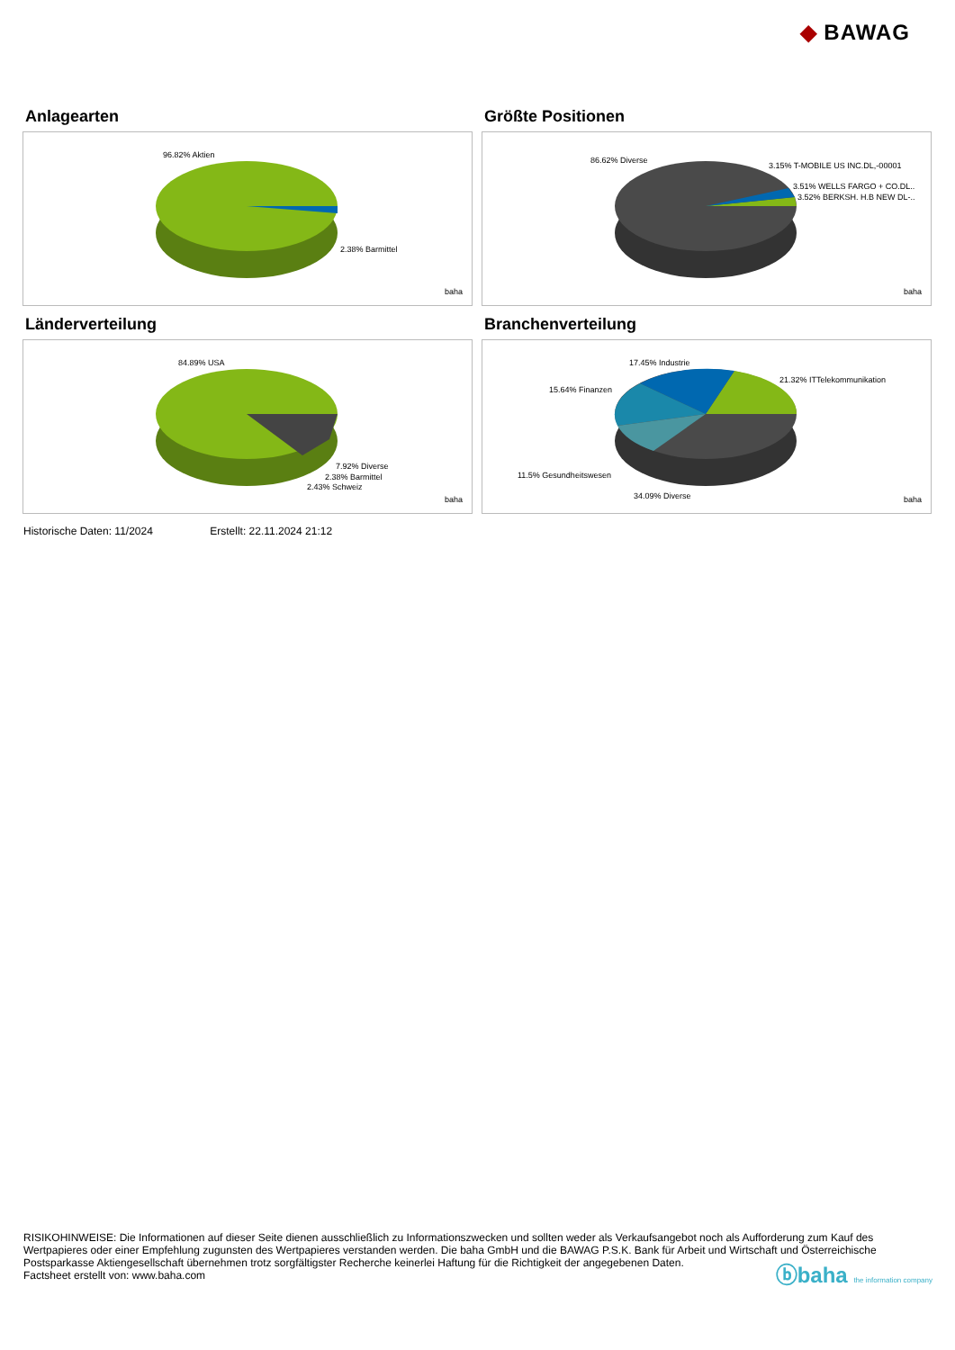◆ BAWAG
Anlagearten
96.82% Aktien
2.38% Barmittel
baha
Größte Positionen
86.62% Diverse
3.15% T-MOBILE US INC.DL,-00001
3.51% WELLS FARGO + CO.DL..
3.52% BERKSH. H.B NEW DL-..
baha
Länderverteilung
84.89% USA
7.92% Diverse
2.38% Barmittel
2.43% Schweiz
baha
Branchenverteilung
17.45% Industrie
21.32% ITTelekommunikation
15.64% Finanzen
11.5% Gesundheitswesen
34.09% Diverse baha
Historische Daten: 11/2024 Erstellt: 22.11.2024 21:12
RISIKOHINWEISE: Die Informationen auf dieser Seite dienen ausschließlich zu Informationszwecken und sollten weder als Verkaufsangebot noch als Aufforderung zum Kauf des Wertpapieres oder einer Empfehlung zugunsten des Wertpapieres verstanden werden. Die baha GmbH und die BAWAG P.S.K. Bank für Arbeit und Wirtschaft und Österreichische Postsparkasse Aktiengesellschaft übernehmen trotz sorgfältigster Recherche keinerlei Haftung für die Richtigkeit der angegebenen Daten.
Factsheet erstellt von: www.baha.com
ⓑbaha the information company